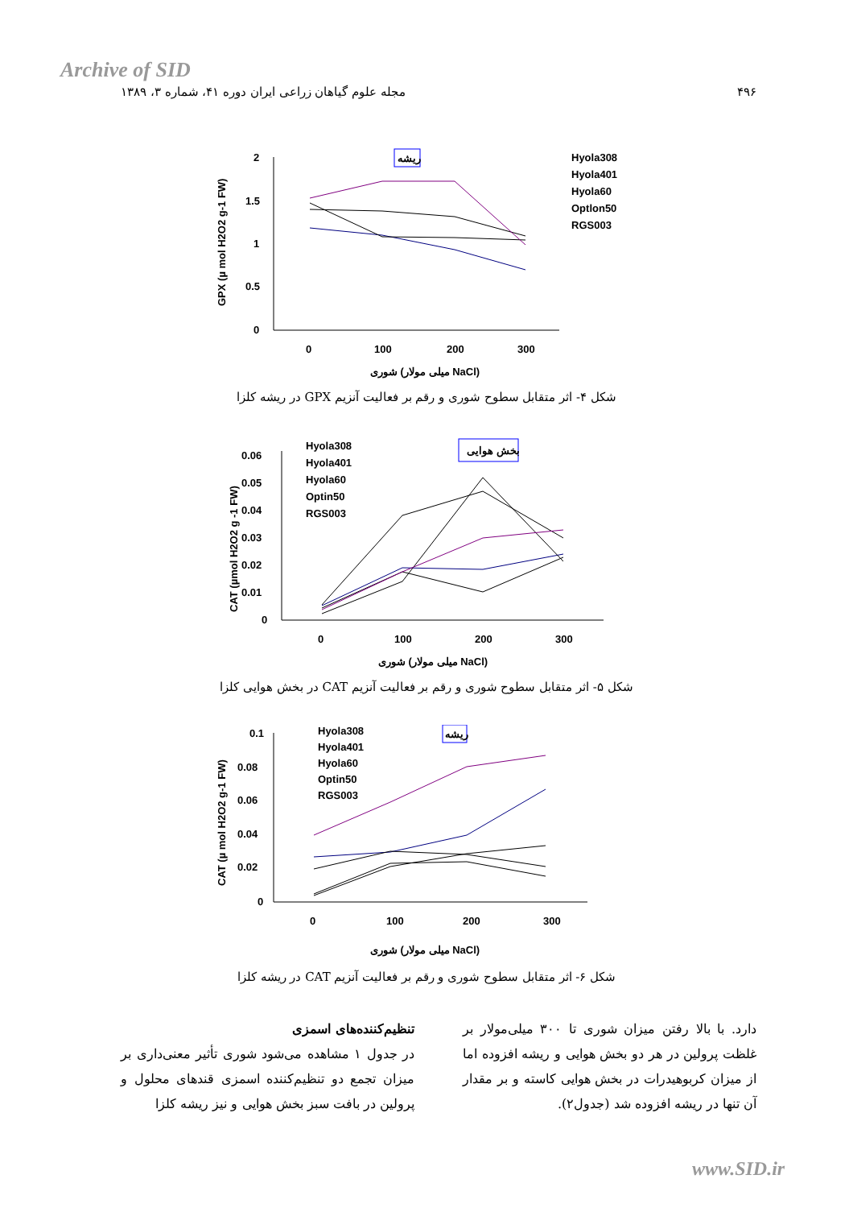Archive of SID
۴۹۶ مجله علوم گیاهان زراعی ایران دوره ۴۱، شماره ۳، ۱۳۸۹
GPX (µ mol H2O2 g-1 FW)
2
1.5
1
0.5
0
0
100
200
300
شوری (میلی مولار NaCl)
ریشه
Hyola308
Hyola401
Hyola60
Optlon50
RGS003
شکل ۴- اثر متقابل سطوح شوری و رقم بر فعالیت آنزیم GPX در ریشه کلزا
CAT (µmol H2O2 g -1 FW)
0.06
0.05
0.04
0.03
0.02
0.01
0
0
100
200
300
شوری (میلی مولار NaCl)
بخش هوایی
Hyola308
Hyola401
Hyola60
Optin50
RGS003
شکل ۵- اثر متقابل سطوح شوری و رقم بر فعالیت آنزیم CAT در بخش هوایی کلزا
CAT (µ mol H2O2 g-1 FW)
0.1
0.08
0.06
0.04
0.02
0
0
100
200
300
شوری (میلی مولار NaCl)
ریشه
Hyola308
Hyola401
Hyola60
Optin50
RGS003
شکل ۶- اثر متقابل سطوح شوری و رقم بر فعالیت آنزیم CAT در ریشه کلزا
تنظیم‌کننده‌های اسمزی
در جدول ۱ مشاهده می‌شود شوری تأثیر معنی‌داری بر میزان تجمع دو تنظیم‌کننده اسمزی قندهای محلول و پرولین در بافت سبز بخش هوایی و نیز ریشه کلزا
دارد. با بالا رفتن میزان شوری تا ۳۰۰ میلی‌مولار بر غلظت پرولین در هر دو بخش هوایی و ریشه افزوده اما از میزان کربوهیدرات در بخش هوایی کاسته و بر مقدار آن تنها در ریشه افزوده شد (جدول۲).
www.SID.ir